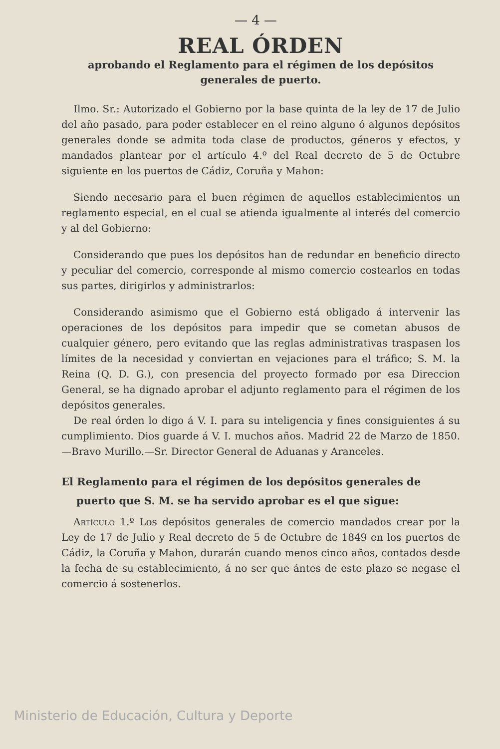— 4 —
REAL ÓRDEN
aprobando el Reglamento para el régimen de los depósitos generales de puerto.
Ilmo. Sr.: Autorizado el Gobierno por la base quinta de la ley de 17 de Julio del año pasado, para poder establecer en el reino alguno ó algunos depósitos generales donde se admita toda clase de productos, géneros y efectos, y mandados plantear por el artículo 4.º del Real decreto de 5 de Octubre siguiente en los puertos de Cádiz, Coruña y Mahon:
Siendo necesario para el buen régimen de aquellos establecimientos un reglamento especial, en el cual se atienda igualmente al interés del comercio y al del Gobierno:
Considerando que pues los depósitos han de redundar en beneficio directo y peculiar del comercio, corresponde al mismo comercio costearlos en todas sus partes, dirigirlos y administrarlos:
Considerando asimismo que el Gobierno está obligado á intervenir las operaciones de los depósitos para impedir que se cometan abusos de cualquier género, pero evitando que las reglas administrativas traspasen los límites de la necesidad y conviertan en vejaciones para el tráfico; S. M. la Reina (Q. D. G.), con presencia del proyecto formado por esa Direccion General, se ha dignado aprobar el adjunto reglamento para el régimen de los depósitos generales.
De real órden lo digo á V. I. para su inteligencia y fines consiguientes á su cumplimiento. Dios guarde á V. I. muchos años. Madrid 22 de Marzo de 1850.—Bravo Murillo.—Sr. Director General de Aduanas y Aranceles.
El Reglamento para el régimen de los depósitos generales de puerto que S. M. se ha servido aprobar es el que sigue:
Artículo 1.º Los depósitos generales de comercio mandados crear por la Ley de 17 de Julio y Real decreto de 5 de Octubre de 1849 en los puertos de Cádiz, la Coruña y Mahon, durarán cuando menos cinco años, contados desde la fecha de su establecimiento, á no ser que ántes de este plazo se negase el comercio á sostenerlos.
Ministerio de Educación, Cultura y Deporte